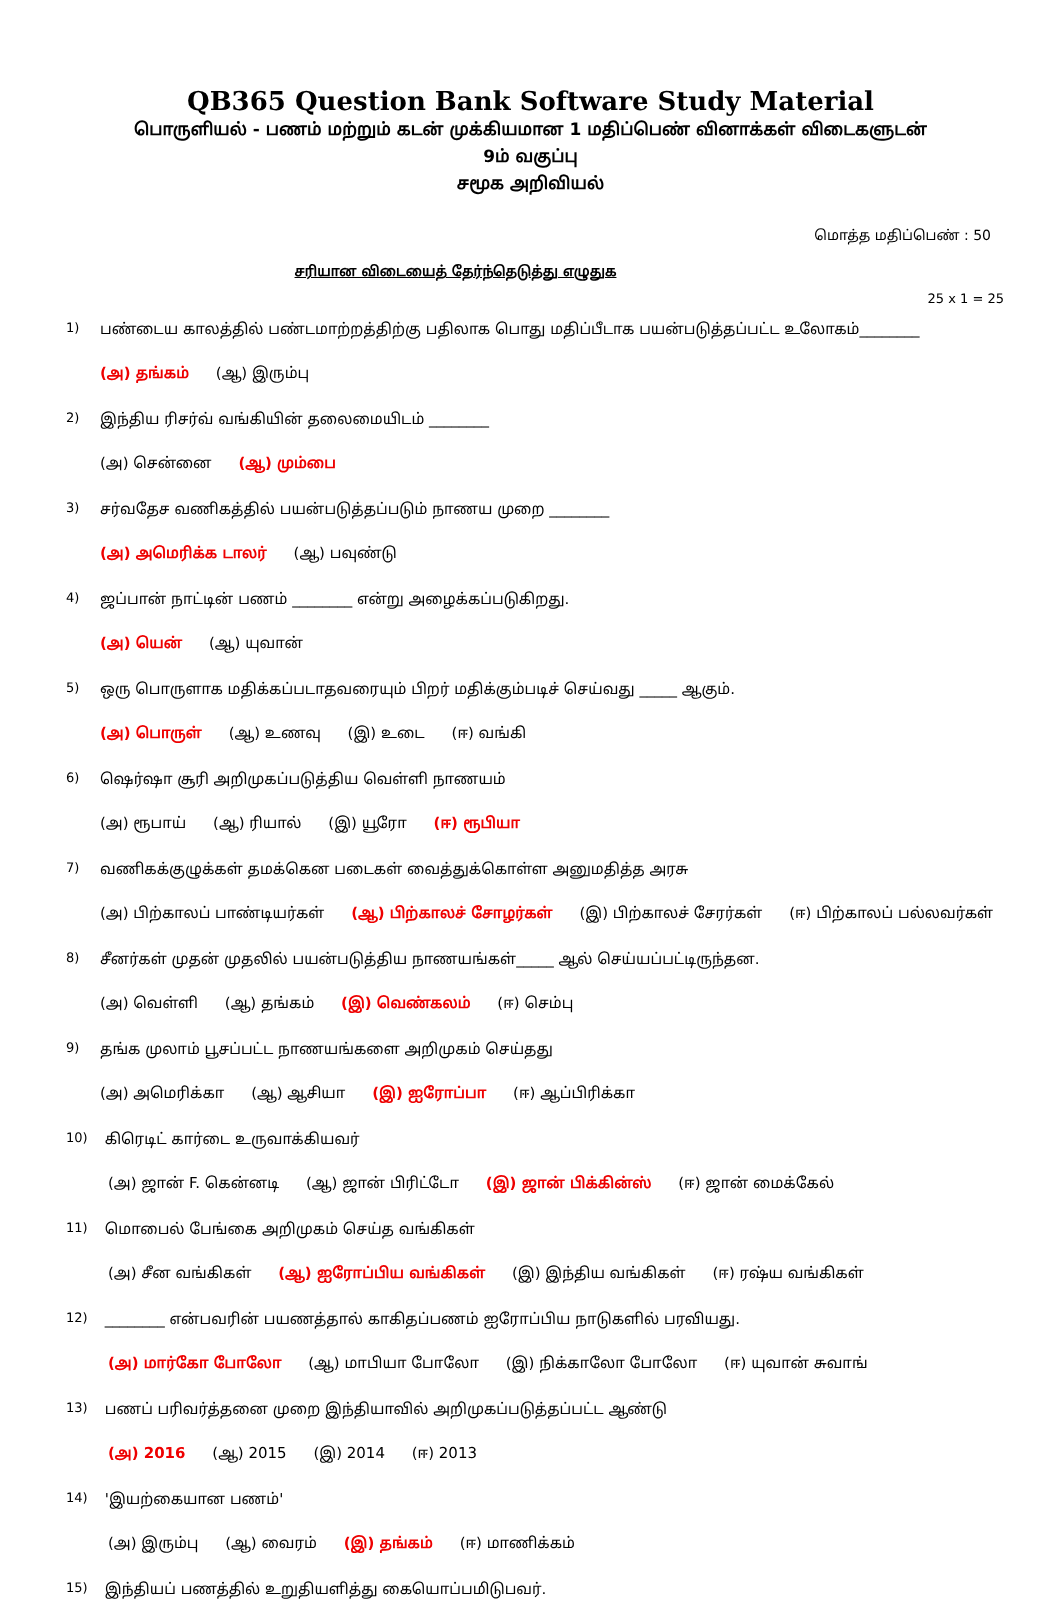QB365 Question Bank Software Study Material
பொருளியல் - பணம் மற்றும் கடன் முக்கியமான 1 மதிப்பெண் வினாக்கள் விடைகளுடன்
9ம் வகுப்பு
சமூக அறிவியல்
மொத்த மதிப்பெண் : 50
சரியான விடையைத் தேர்ந்தெடுத்து எழுதுக
25 x 1 = 25
1) பண்டைய காலத்தில் பண்டமாற்றத்திற்கு பதிலாக பொது மதிப்பீடாக பயன்படுத்தப்பட்ட உலோகம்________
(அ) தங்கம் (ஆ) இரும்பு
2) இந்திய ரிசர்வ் வங்கியின் தலைமையிடம் ________
(அ) சென்னை (ஆ) மும்பை
3) சர்வதேச வணிகத்தில் பயன்படுத்தப்படும் நாணய முறை ________
(அ) அமெரிக்க டாலர் (ஆ) பவுண்டு
4) ஜப்பான் நாட்டின் பணம் ________ என்று அழைக்கப்படுகிறது.
(அ) யென் (ஆ) யுவான்
5) ஒரு பொருளாக மதிக்கப்படாதவரையும் பிறர் மதிக்கும்படிச் செய்வது _____ ஆகும்.
(அ) பொருள் (ஆ) உணவு (இ) உடை (ஈ) வங்கி
6) ஷெர்ஷா சூரி அறிமுகப்படுத்திய வெள்ளி நாணயம்
(அ) ரூபாய் (ஆ) ரியால் (இ) யூரோ (ஈ) ரூபியா
7) வணிகக்குழுக்கள் தமக்கென படைகள் வைத்துக்கொள்ள அனுமதித்த அரசு
(அ) பிற்காலப் பாண்டியர்கள் (ஆ) பிற்காலச் சோழர்கள் (இ) பிற்காலச் சேரர்கள் (ஈ) பிற்காலப் பல்லவர்கள்
8) சீனர்கள் முதன் முதலில் பயன்படுத்திய நாணயங்கள்_____ ஆல் செய்யப்பட்டிருந்தன.
(அ) வெள்ளி (ஆ) தங்கம் (இ) வெண்கலம் (ஈ) செம்பு
9) தங்க முலாம் பூசப்பட்ட நாணயங்களை அறிமுகம் செய்தது
(அ) அமெரிக்கா (ஆ) ஆசியா (இ) ஐரோப்பா (ஈ) ஆப்பிரிக்கா
10) கிரெடிட் கார்டை உருவாக்கியவர்
(அ) ஜான் F. கென்னடி (ஆ) ஜான் பிரிட்டோ (இ) ஜான் பிக்கின்ஸ் (ஈ) ஜான் மைக்கேல்
11) மொபைல் பேங்கை அறிமுகம் செய்த வங்கிகள்
(அ) சீன வங்கிகள் (ஆ) ஐரோப்பிய வங்கிகள் (இ) இந்திய வங்கிகள் (ஈ) ரஷ்ய வங்கிகள்
12) ________ என்பவரின் பயணத்தால் காகிதப்பணம் ஐரோப்பிய நாடுகளில் பரவியது.
(அ) மார்கோ போலோ (ஆ) மாபியா போலோ (இ) நிக்காலோ போலோ (ஈ) யுவான் சுவாங்
13) பணப் பரிவர்த்தனை முறை இந்தியாவில் அறிமுகப்படுத்தப்பட்ட ஆண்டு
(அ) 2016 (ஆ) 2015 (இ) 2014 (ஈ) 2013
14) 'இயற்கையான பணம்'
(அ) இரும்பு (ஆ) வைரம் (இ) தங்கம் (ஈ) மாணிக்கம்
15) இந்தியப் பணத்தில் உறுதியளித்து கையொப்பமிடுபவர்.